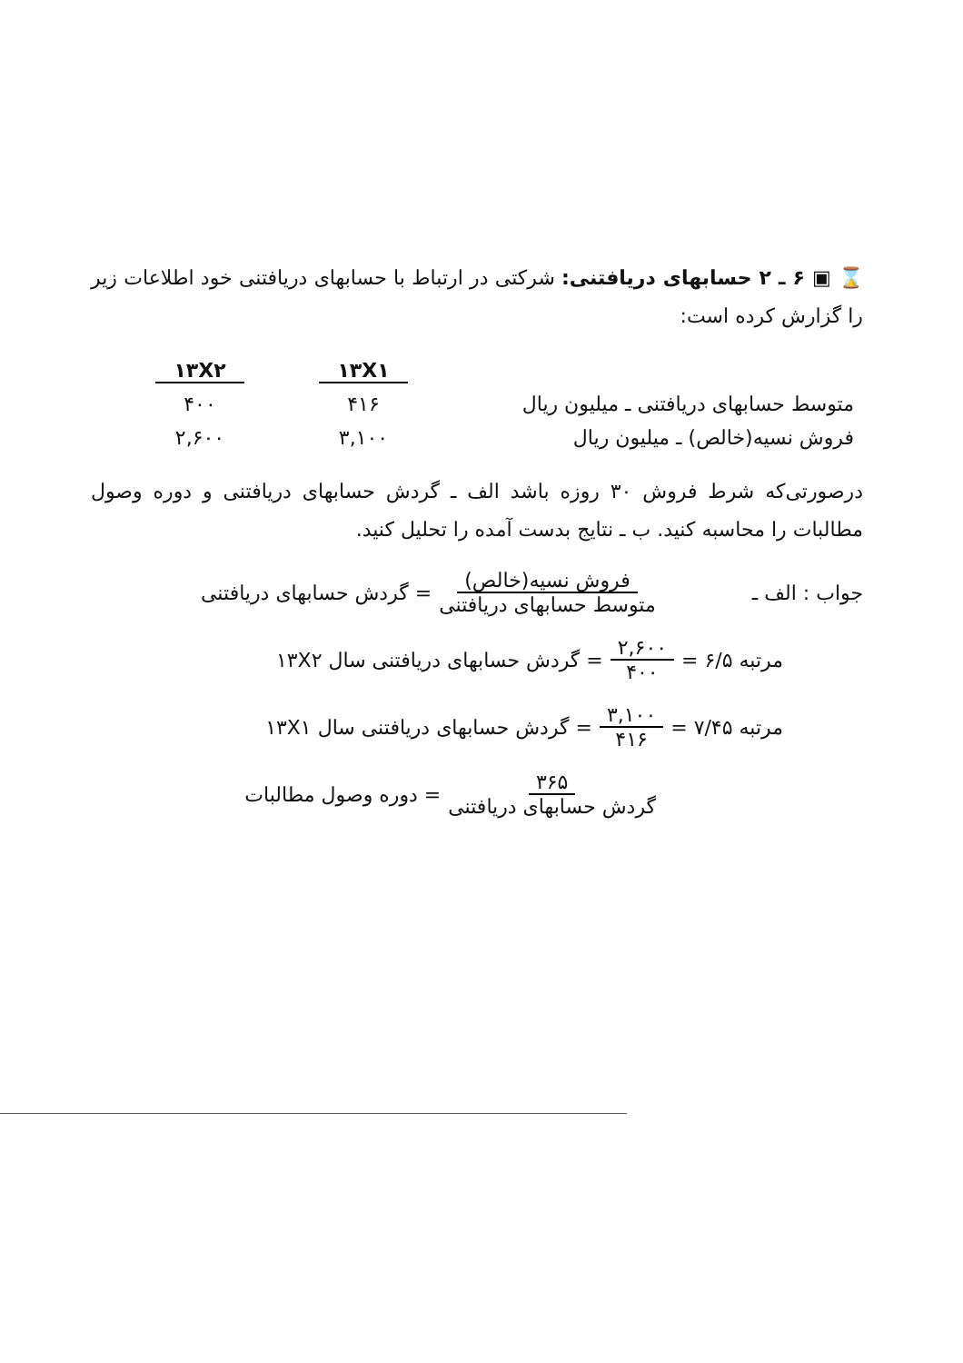⌛ ▣ ۶ ـ ۲ حسابهای دریافتنی: شرکتی در ارتباط با حسابهای دریافتنی خود اطلاعات زیر را گزارش کرده است:
| | ۱۳X۱ | ۱۳X۲ |
| --- | --- | --- |
| متوسط حسابهای دریافتنی ـ میلیون ریال | ۴۱۶ | ۴۰۰ |
| فروش نسیه(خالص) ـ میلیون ریال | ۳,۱۰۰ | ۲,۶۰۰ |
درصورتی‌که شرط فروش ۳۰ روزه باشد الف ـ گردش حسابهای دریافتنی و دوره وصول مطالبات را محاسبه کنید. ب ـ نتایج بدست آمده را تحلیل کنید.
جواب : الف ـ فروش نسیه(خالص) متوسط حسابهای دریافتنی = گردش حسابهای دریافتنی
مرتبه ۶/۵ = ۲,۶۰۰ ۴۰۰ = گردش حسابهای دریافتنی سال ۱۳X۲
مرتبه ۷/۴۵ = ۳,۱۰۰ ۴۱۶ = گردش حسابهای دریافتنی سال ۱۳X۱
۳۶۵ گردش حسابهای دریافتنی = دوره وصول مطالبات